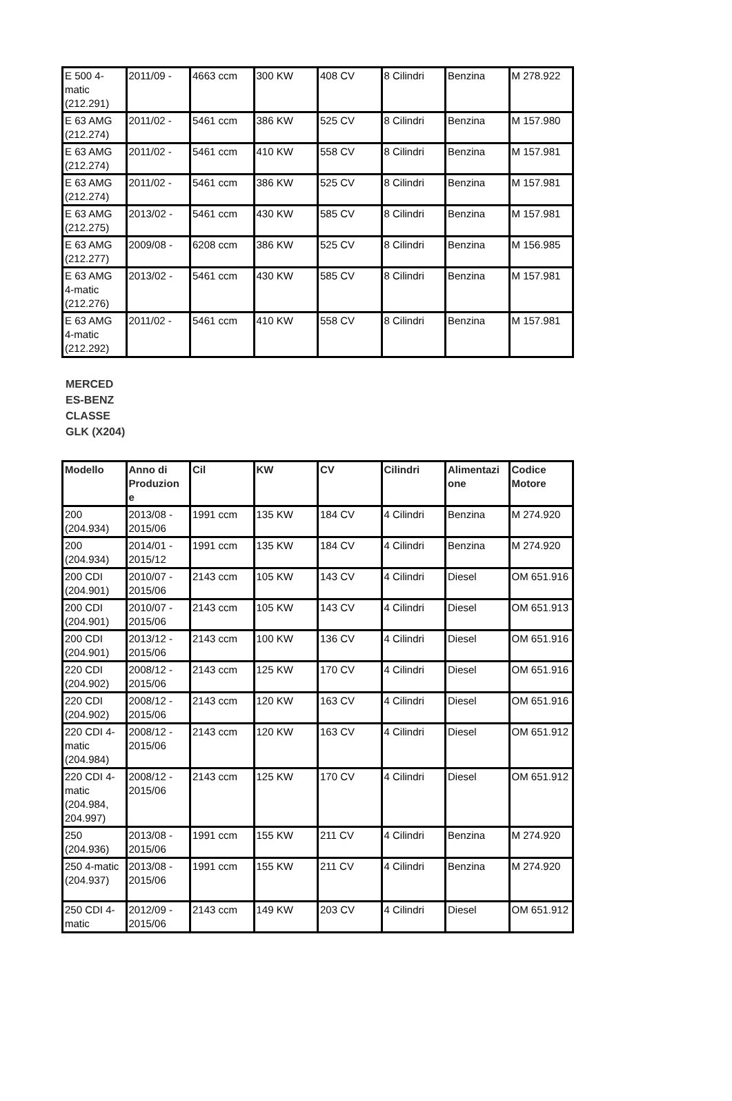| E 500 4-matic (212.291) | 2011/09 - | 4663 ccm | 300 KW | 408 CV | 8 Cilindri | Benzina | M 278.922 |
| E 63 AMG (212.274) | 2011/02 - | 5461 ccm | 386 KW | 525 CV | 8 Cilindri | Benzina | M 157.980 |
| E 63 AMG (212.274) | 2011/02 - | 5461 ccm | 410 KW | 558 CV | 8 Cilindri | Benzina | M 157.981 |
| E 63 AMG (212.274) | 2011/02 - | 5461 ccm | 386 KW | 525 CV | 8 Cilindri | Benzina | M 157.981 |
| E 63 AMG (212.275) | 2013/02 - | 5461 ccm | 430 KW | 585 CV | 8 Cilindri | Benzina | M 157.981 |
| E 63 AMG (212.277) | 2009/08 - | 6208 ccm | 386 KW | 525 CV | 8 Cilindri | Benzina | M 156.985 |
| E 63 AMG 4-matic (212.276) | 2013/02 - | 5461 ccm | 430 KW | 585 CV | 8 Cilindri | Benzina | M 157.981 |
| E 63 AMG 4-matic (212.292) | 2011/02 - | 5461 ccm | 410 KW | 558 CV | 8 Cilindri | Benzina | M 157.981 |
MERCED ES-BENZ CLASSE GLK (X204)
| Modello | Anno di Produzion e | Cil | KW | CV | Cilindri | Alimentazi one | Codice Motore |
| --- | --- | --- | --- | --- | --- | --- | --- |
| 200 (204.934) | 2013/08 - 2015/06 | 1991 ccm | 135 KW | 184 CV | 4 Cilindri | Benzina | M 274.920 |
| 200 (204.934) | 2014/01 - 2015/12 | 1991 ccm | 135 KW | 184 CV | 4 Cilindri | Benzina | M 274.920 |
| 200 CDI (204.901) | 2010/07 - 2015/06 | 2143 ccm | 105 KW | 143 CV | 4 Cilindri | Diesel | OM 651.916 |
| 200 CDI (204.901) | 2010/07 - 2015/06 | 2143 ccm | 105 KW | 143 CV | 4 Cilindri | Diesel | OM 651.913 |
| 200 CDI (204.901) | 2013/12 - 2015/06 | 2143 ccm | 100 KW | 136 CV | 4 Cilindri | Diesel | OM 651.916 |
| 220 CDI (204.902) | 2008/12 - 2015/06 | 2143 ccm | 125 KW | 170 CV | 4 Cilindri | Diesel | OM 651.916 |
| 220 CDI (204.902) | 2008/12 - 2015/06 | 2143 ccm | 120 KW | 163 CV | 4 Cilindri | Diesel | OM 651.916 |
| 220 CDI 4-matic (204.984) | 2008/12 - 2015/06 | 2143 ccm | 120 KW | 163 CV | 4 Cilindri | Diesel | OM 651.912 |
| 220 CDI 4-matic (204.984, 204.997) | 2008/12 - 2015/06 | 2143 ccm | 125 KW | 170 CV | 4 Cilindri | Diesel | OM 651.912 |
| 250 (204.936) | 2013/08 - 2015/06 | 1991 ccm | 155 KW | 211 CV | 4 Cilindri | Benzina | M 274.920 |
| 250 4-matic (204.937) | 2013/08 - 2015/06 | 1991 ccm | 155 KW | 211 CV | 4 Cilindri | Benzina | M 274.920 |
| 250 CDI 4-matic | 2012/09 - 2015/06 | 2143 ccm | 149 KW | 203 CV | 4 Cilindri | Diesel | OM 651.912 |